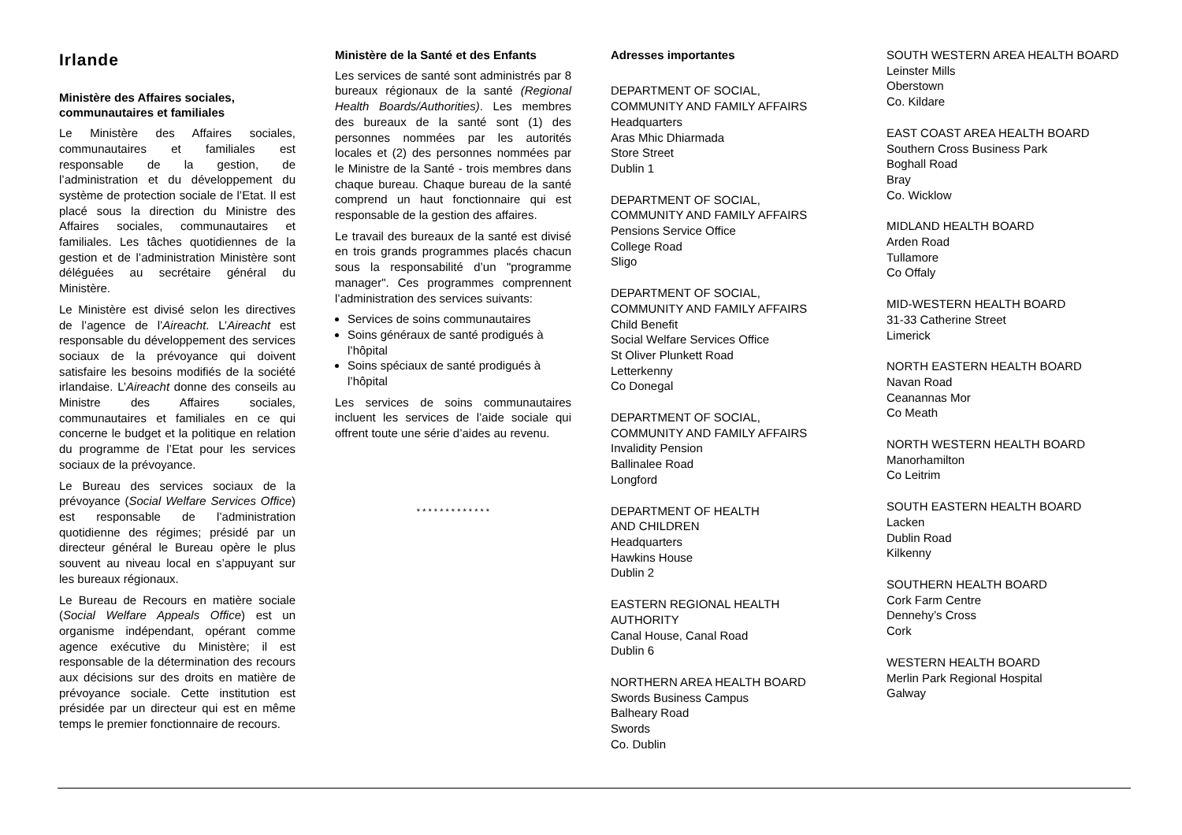Irlande
Ministère des Affaires sociales, communautaires et familiales
Le Ministère des Affaires sociales, communautaires et familiales est responsable de la gestion, de l’administration et du développement du système de protection sociale de l’Etat. Il est placé sous la direction du Ministre des Affaires sociales, communautaires et familiales. Les tâches quotidiennes de la gestion et de l’administration Ministère sont déléguées au secrétaire général du Ministère.
Le Ministère est divisé selon les directives de l’agence de l’Aireacht. L’Aireacht est responsable du développement des services sociaux de la prévoyance qui doivent satisfaire les besoins modifiés de la société irlandaise. L’Aireacht donne des conseils au Ministre des Affaires sociales, communautaires et familiales en ce qui concerne le budget et la politique en relation du programme de l’Etat pour les services sociaux de la prévoyance.
Le Bureau des services sociaux de la prévoyance (Social Welfare Services Office) est responsable de l’administration quotidienne des régimes; présidé par un directeur général le Bureau opère le plus souvent au niveau local en s’appuyant sur les bureaux régionaux.
Le Bureau de Recours en matière sociale (Social Welfare Appeals Office) est un organisme indépendant, opérant comme agence exécutive du Ministère; il est responsable de la détermination des recours aux décisions sur des droits en matière de prévoyance sociale. Cette institution est présidée par un directeur qui est en même temps le premier fonctionnaire de recours.
Ministère de la Santé et des Enfants
Les services de santé sont administrés par 8 bureaux régionaux de la santé (Regional Health Boards/Authorities). Les membres des bureaux de la santé sont (1) des personnes nommées par les autorités locales et (2) des personnes nommées par le Ministre de la Santé - trois membres dans chaque bureau. Chaque bureau de la santé comprend un haut fonctionnaire qui est responsable de la gestion des affaires.
Le travail des bureaux de la santé est divisé en trois grands programmes placés chacun sous la responsabilité d’un "programme manager". Ces programmes comprennent l’administration des services suivants:
Services de soins communautaires
Soins généraux de santé prodigués à l’hôpital
Soins spéciaux de santé prodigués à l’hôpital
Les services de soins communautaires incluent les services de l’aide sociale qui offrent toute une série d’aides au revenu.
* * * * * * * * * * * * *
Adresses importantes
DEPARTMENT OF SOCIAL,
COMMUNITY AND FAMILY AFFAIRS
Headquarters
Aras Mhic Dhiarmada
Store Street
Dublin 1
DEPARTMENT OF SOCIAL,
COMMUNITY AND FAMILY AFFAIRS
Pensions Service Office
College Road
Sligo
DEPARTMENT OF SOCIAL,
COMMUNITY AND FAMILY AFFAIRS
Child Benefit
Social Welfare Services Office
St Oliver Plunkett Road
Letterkenny
Co Donegal
DEPARTMENT OF SOCIAL,
COMMUNITY AND FAMILY AFFAIRS
Invalidity Pension
Ballinalee Road
Longford
DEPARTMENT OF HEALTH
AND CHILDREN
Headquarters
Hawkins House
Dublin 2
EASTERN REGIONAL HEALTH
AUTHORITY
Canal House, Canal Road
Dublin 6
NORTHERN AREA HEALTH BOARD
Swords Business Campus
Balheary Road
Swords
Co. Dublin
SOUTH WESTERN AREA HEALTH BOARD
Leinster Mills
Oberstown
Co. Kildare
EAST COAST AREA HEALTH BOARD
Southern Cross Business Park
Boghall Road
Bray
Co. Wicklow
MIDLAND HEALTH BOARD
Arden Road
Tullamore
Co Offaly
MID-WESTERN HEALTH BOARD
31-33 Catherine Street
Limerick
NORTH EASTERN HEALTH BOARD
Navan Road
Ceanannas Mor
Co Meath
NORTH WESTERN HEALTH BOARD
Manorhamilton
Co Leitrim
SOUTH EASTERN HEALTH BOARD
Lacken
Dublin Road
Kilkenny
SOUTHERN HEALTH BOARD
Cork Farm Centre
Dennehy’s Cross
Cork
WESTERN HEALTH BOARD
Merlin Park Regional Hospital
Galway